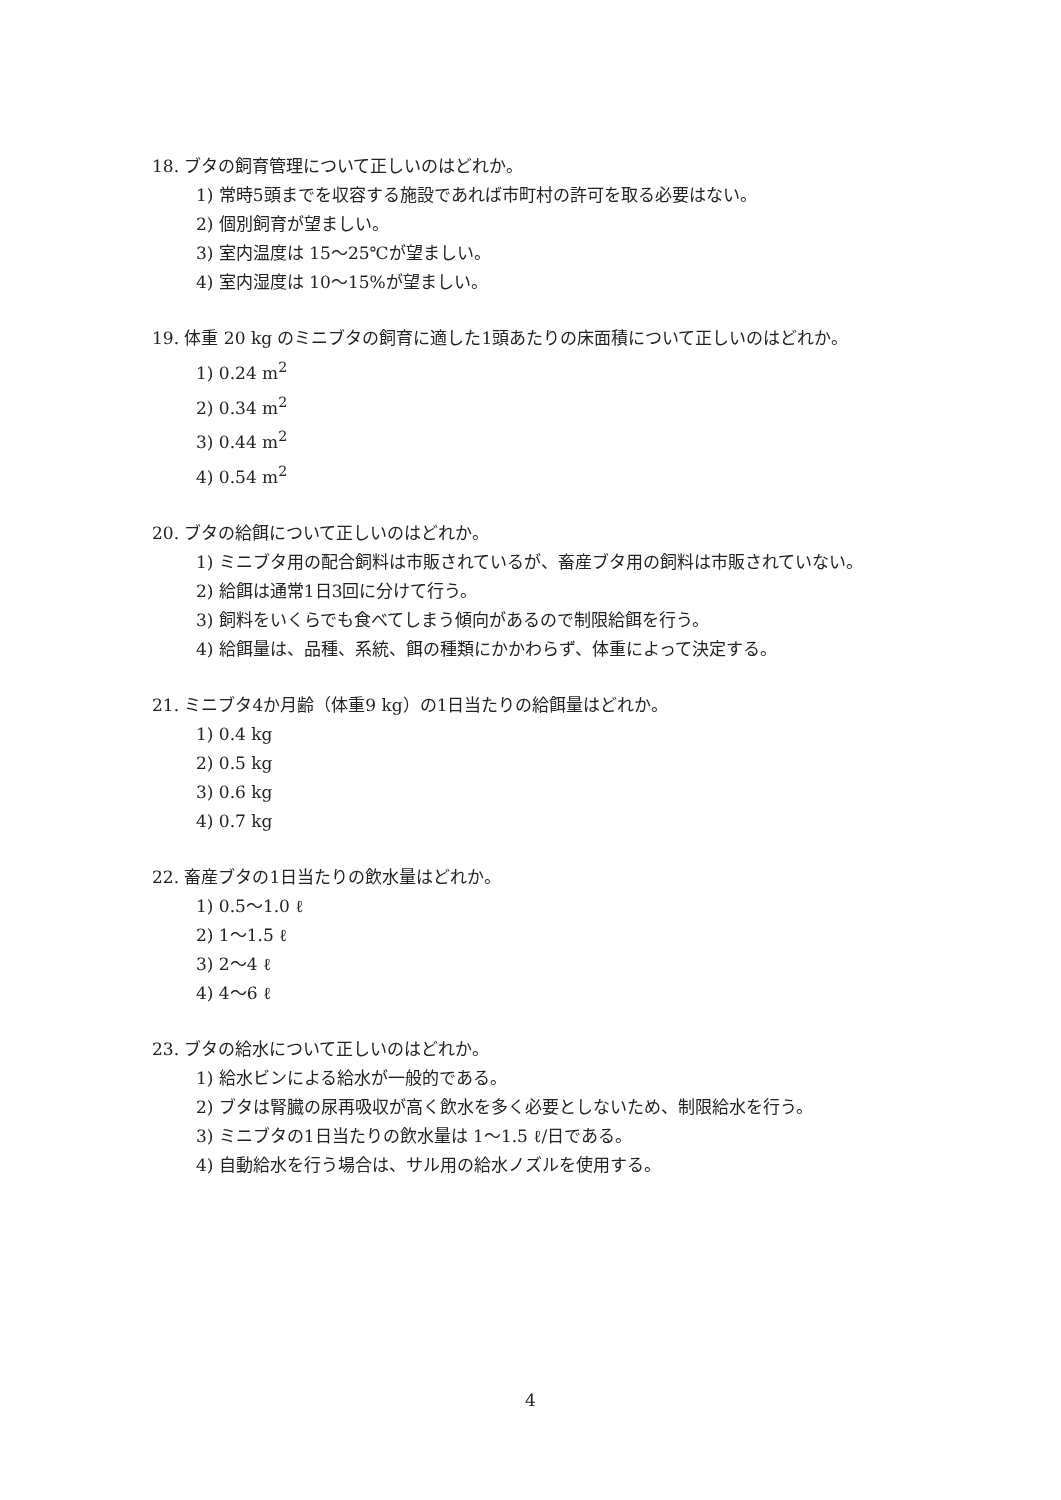18. ブタの飼育管理について正しいのはどれか。
1) 常時5頭までを収容する施設であれば市町村の許可を取る必要はない。
2) 個別飼育が望ましい。
3) 室内温度は 15～25℃が望ましい。
4) 室内湿度は 10～15%が望ましい。
19. 体重 20 kg のミニブタの飼育に適した1頭あたりの床面積について正しいのはどれか。
1) 0.24 m<sup>2</sup>
2) 0.34 m<sup>2</sup>
3) 0.44 m<sup>2</sup>
4) 0.54 m<sup>2</sup>
20. ブタの給餌について正しいのはどれか。
1) ミニブタ用の配合飼料は市販されているが、畜産ブタ用の飼料は市販されていない。
2) 給餌は通常1日3回に分けて行う。
3) 飼料をいくらでも食べてしまう傾向があるので制限給餌を行う。
4) 給餌量は、品種、系統、餌の種類にかかわらず、体重によって決定する。
21. ミニブタ4か月齢（体重9 kg）の1日当たりの給餌量はどれか。
1) 0.4 kg
2) 0.5 kg
3) 0.6 kg
4) 0.7 kg
22. 畜産ブタの1日当たりの飲水量はどれか。
1) 0.5～1.0 ℓ
2) 1～1.5 ℓ
3) 2～4 ℓ
4) 4～6 ℓ
23. ブタの給水について正しいのはどれか。
1) 給水ビンによる給水が一般的である。
2) ブタは腎臓の尿再吸収が高く飲水を多く必要としないため、制限給水を行う。
3) ミニブタの1日当たりの飲水量は 1～1.5 ℓ/日である。
4) 自動給水を行う場合は、サル用の給水ノズルを使用する。
4